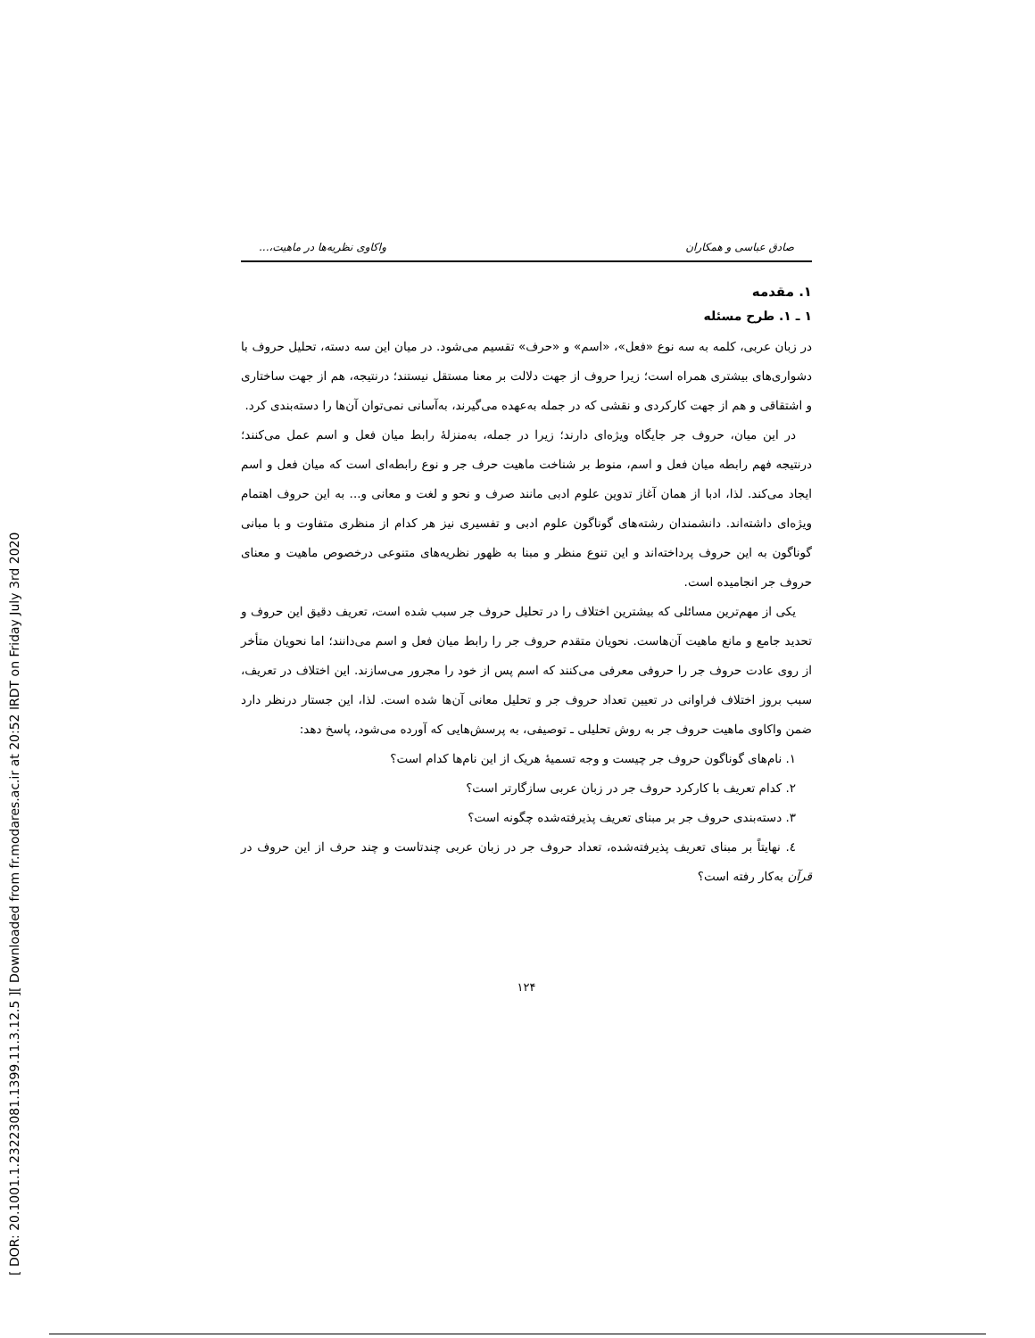[ DOR: 20.1001.1.23223081.1399.11.3.12.5 ]
[ Downloaded from fr.modares.ac.ir at 20:52 IRDT on Friday July 3rd 2020
صادق عباسی و همکاران واکاوی نظریه‌ها در ماهیت،...
۱. مقدمه
۱ ـ ۱. طرح مسئله
در زبان عربی، کلمه به سه نوع «فعل»، «اسم» و «حرف» تقسیم می‌شود. در میان این سه دسته، تحلیل حروف با دشواری‌های بیشتری همراه است؛ زیرا حروف از جهت دلالت بر معنا مستقل نیستند؛ درنتیجه، هم از جهت ساختاری و اشتقاقی و هم از جهت کارکردی و نقشی که در جمله به‌عهده می‌گیرند، به‌آسانی نمی‌توان آن‌ها را دسته‌بندی کرد.
در این میان، حروف جر جایگاه ویژه‌ای دارند؛ زیرا در جمله، به‌منزلهٔ رابط میان فعل و اسم عمل می‌کنند؛ درنتیجه فهم رابطه میان فعل و اسم، منوط بر شناخت ماهیت حرف جر و نوع رابطه‌ای است که میان فعل و اسم ایجاد می‌کند. لذا، ادبا از همان آغاز تدوین علوم ادبی مانند صرف و نحو و لغت و معانی و... به این حروف اهتمام ویژه‌ای داشته‌اند. دانشمندان رشته‌های گوناگون علوم ادبی و تفسیری نیز هر کدام از منظری متفاوت و با مبانی گوناگون به این حروف پرداخته‌اند و این تنوع منظر و مبنا به ظهور نظریه‌های متنوعی درخصوص ماهیت و معنای حروف جر انجامیده است.
یکی از مهم‌ترین مسائلی که بیشترین اختلاف را در تحلیل حروف جر سبب شده است، تعریف دقیق این حروف و تحدید جامع و مانع ماهیت آن‌هاست. نحویان متقدم حروف جر را رابط میان فعل و اسم می‌دانند؛ اما نحویان متأخر از روی عادت حروف جر را حروفی معرفی می‌کنند که اسم پس از خود را مجرور می‌سازند. این اختلاف در تعریف، سبب بروز اختلاف فراوانی در تعیین تعداد حروف جر و تحلیل معانی آن‌ها شده است. لذا، این جستار درنظر دارد ضمن واکاوی ماهیت حروف جر به روش تحلیلی ـ توصیفی، به پرسش‌هایی که آورده می‌شود، پاسخ دهد:
۱. نام‌های گوناگون حروف جر چیست و وجه تسمیهٔ هریک از این نام‌ها کدام است؟
۲. کدام تعریف با کارکرد حروف جر در زبان عربی سازگارتر است؟
۳. دسته‌بندی حروف جر بر مبنای تعریف پذیرفته‌شده چگونه است؟
٤. نهایتاً بر مبنای تعریف پذیرفته‌شده، تعداد حروف جر در زبان عربی چندتاست و چند حرف از این حروف در قرآن به‌کار رفته است؟
۱۲۴